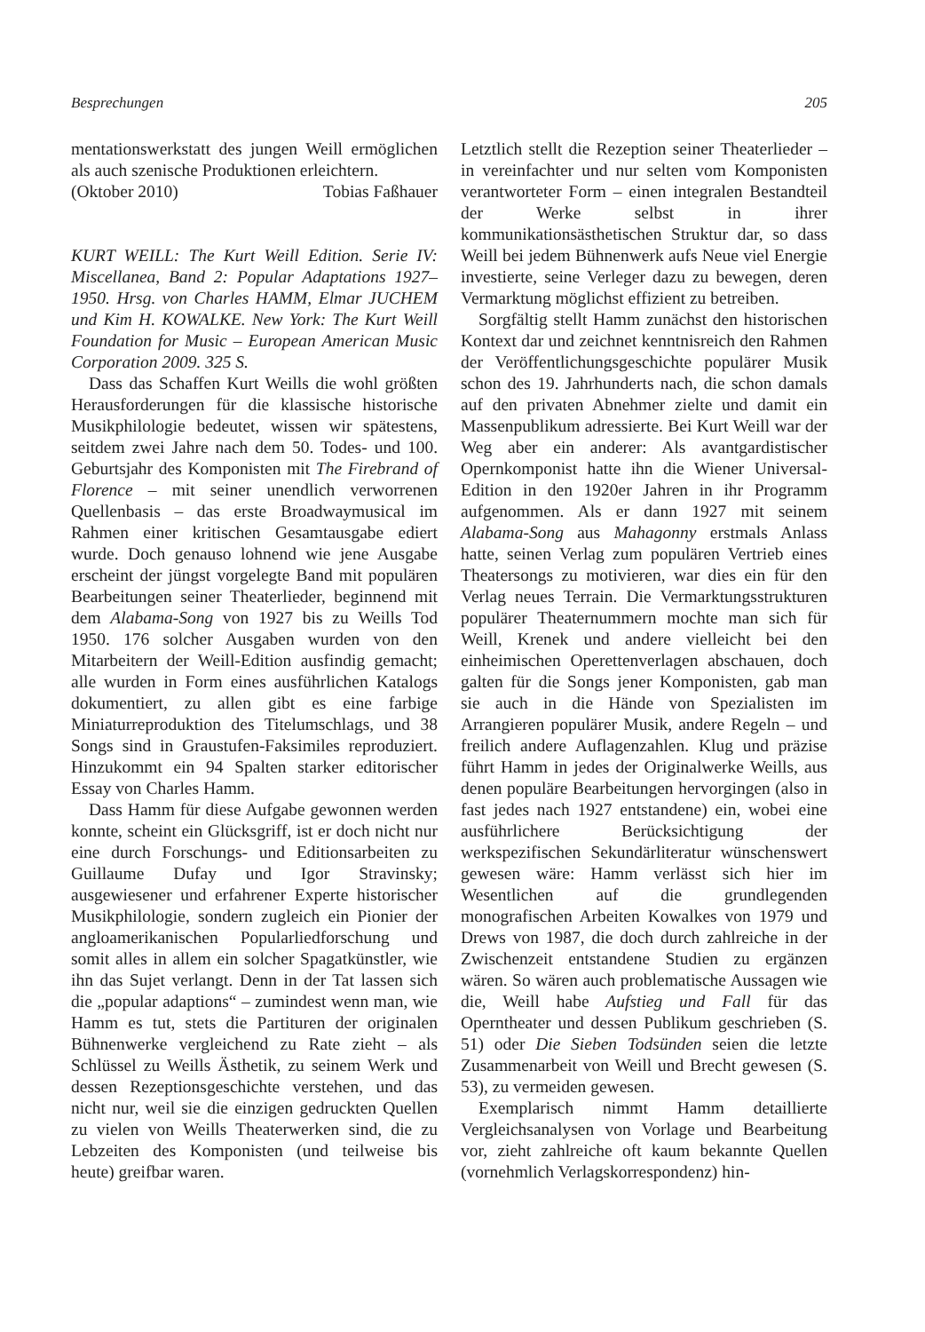Besprechungen 205
mentationswerkstatt des jungen Weill ermöglichen als auch szenische Produktionen erleichtern.
(Oktober 2010) Tobias Faßhauer
KURT WEILL: The Kurt Weill Edition. Serie IV: Miscellanea, Band 2: Popular Adaptations 1927–1950. Hrsg. von Charles HAMM, Elmar JUCHEM und Kim H. KOWALKE. New York: The Kurt Weill Foundation for Music – European American Music Corporation 2009. 325 S.
Dass das Schaffen Kurt Weills die wohl größten Herausforderungen für die klassische historische Musikphilologie bedeutet, wissen wir spätestens, seitdem zwei Jahre nach dem 50. Todes- und 100. Geburtsjahr des Komponisten mit The Firebrand of Florence – mit seiner unendlich verworrenen Quellenbasis – das erste Broadwaymusical im Rahmen einer kritischen Gesamtausgabe ediert wurde. Doch genauso lohnend wie jene Ausgabe erscheint der jüngst vorgelegte Band mit populären Bearbeitungen seiner Theaterlieder, beginnend mit dem Alabama-Song von 1927 bis zu Weills Tod 1950. 176 solcher Ausgaben wurden von den Mitarbeitern der Weill-Edition ausfindig gemacht; alle wurden in Form eines ausführlichen Katalogs dokumentiert, zu allen gibt es eine farbige Miniaturreproduktion des Titelumschlags, und 38 Songs sind in Graustufen-Faksimiles reproduziert. Hinzukommt ein 94 Spalten starker editorischer Essay von Charles Hamm.
Dass Hamm für diese Aufgabe gewonnen werden konnte, scheint ein Glücksgriff, ist er doch nicht nur eine durch Forschungs- und Editionsarbeiten zu Guillaume Dufay und Igor Stravinsky; ausgewiesener und erfahrener Experte historischer Musikphilologie, sondern zugleich ein Pionier der angloamerikanischen Popularliedforschung und somit alles in allem ein solcher Spagatkünstler, wie ihn das Sujet verlangt. Denn in der Tat lassen sich die „popular adaptions“ – zumindest wenn man, wie Hamm es tut, stets die Partituren der originalen Bühnenwerke vergleichend zu Rate zieht – als Schlüssel zu Weills Ästhetik, zu seinem Werk und dessen Rezeptionsgeschichte verstehen, und das nicht nur, weil sie die einzigen gedruckten Quellen zu vielen von Weills Theaterwerken sind, die zu Lebzeiten des Komponisten (und teilweise bis heute) greifbar waren.
Letztlich stellt die Rezeption seiner Theaterlieder – in vereinfachter und nur selten vom Komponisten verantworteter Form – einen integralen Bestandteil der Werke selbst in ihrer kommunikationsästhetischen Struktur dar, so dass Weill bei jedem Bühnenwerk aufs Neue viel Energie investierte, seine Verleger dazu zu bewegen, deren Vermarktung möglichst effizient zu betreiben.
Sorgfältig stellt Hamm zunächst den historischen Kontext dar und zeichnet kenntnisreich den Rahmen der Veröffentlichungsgeschichte populärer Musik schon des 19. Jahrhunderts nach, die schon damals auf den privaten Abnehmer zielte und damit ein Massenpublikum adressierte. Bei Kurt Weill war der Weg aber ein anderer: Als avantgardistischer Opernkomponist hatte ihn die Wiener Universal-Edition in den 1920er Jahren in ihr Programm aufgenommen. Als er dann 1927 mit seinem Alabama-Song aus Mahagonny erstmals Anlass hatte, seinen Verlag zum populären Vertrieb eines Theatersongs zu motivieren, war dies ein für den Verlag neues Terrain. Die Vermarktungsstrukturen populärer Theaternummern mochte man sich für Weill, Krenek und andere vielleicht bei den einheimischen Operettenverlagen abschauen, doch galten für die Songs jener Komponisten, gab man sie auch in die Hände von Spezialisten im Arrangieren populärer Musik, andere Regeln – und freilich andere Auflagenzahlen. Klug und präzise führt Hamm in jedes der Originalwerke Weills, aus denen populäre Bearbeitungen hervorgingen (also in fast jedes nach 1927 entstandene) ein, wobei eine ausführlichere Berücksichtigung der werkspezifischen Sekundärliteratur wünschenswert gewesen wäre: Hamm verlässt sich hier im Wesentlichen auf die grundlegenden monografischen Arbeiten Kowalkes von 1979 und Drews von 1987, die doch durch zahlreiche in der Zwischenzeit entstandene Studien zu ergänzen wären. So wären auch problematische Aussagen wie die, Weill habe Aufstieg und Fall für das Operntheater und dessen Publikum geschrieben (S. 51) oder Die Sieben Todsünden seien die letzte Zusammenarbeit von Weill und Brecht gewesen (S. 53), zu vermeiden gewesen.
Exemplarisch nimmt Hamm detaillierte Vergleichsanalysen von Vorlage und Bearbeitung vor, zieht zahlreiche oft kaum bekannte Quellen (vornehmlich Verlagskorrespondenz) hin-